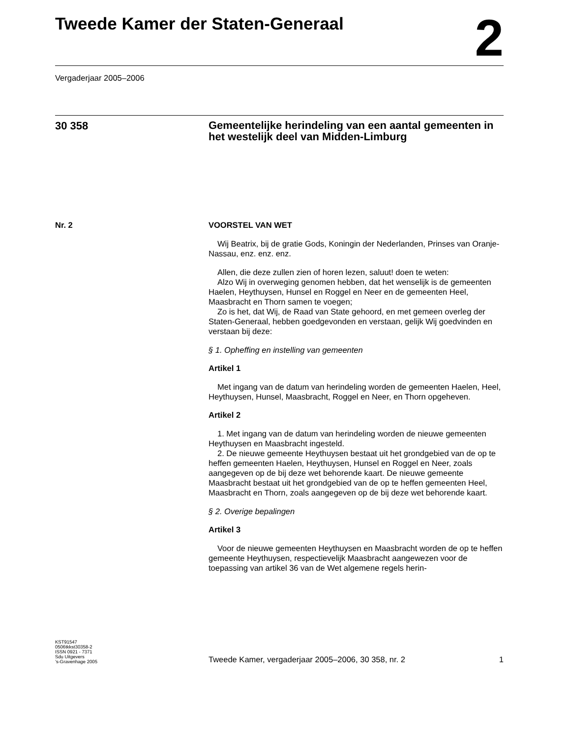Tweede Kamer der Staten-Generaal
2
Vergaderjaar 2005–2006
30 358
Gemeentelijke herindeling van een aantal gemeenten in het westelijk deel van Midden-Limburg
Nr. 2 VOORSTEL VAN WET
Wij Beatrix, bij de gratie Gods, Koningin der Nederlanden, Prinses van Oranje-Nassau, enz. enz. enz.
Allen, die deze zullen zien of horen lezen, saluut! doen te weten:
Alzo Wij in overweging genomen hebben, dat het wenselijk is de gemeenten Haelen, Heythuysen, Hunsel en Roggel en Neer en de gemeenten Heel, Maasbracht en Thorn samen te voegen;
Zo is het, dat Wij, de Raad van State gehoord, en met gemeen overleg der Staten-Generaal, hebben goedgevonden en verstaan, gelijk Wij goedvinden en verstaan bij deze:
§ 1. Opheffing en instelling van gemeenten
Artikel 1
Met ingang van de datum van herindeling worden de gemeenten Haelen, Heel, Heythuysen, Hunsel, Maasbracht, Roggel en Neer, en Thorn opgeheven.
Artikel 2
1. Met ingang van de datum van herindeling worden de nieuwe gemeenten Heythuysen en Maasbracht ingesteld.
2. De nieuwe gemeente Heythuysen bestaat uit het grondgebied van de op te heffen gemeenten Haelen, Heythuysen, Hunsel en Roggel en Neer, zoals aangegeven op de bij deze wet behorende kaart. De nieuwe gemeente Maasbracht bestaat uit het grondgebied van de op te heffen gemeenten Heel, Maasbracht en Thorn, zoals aangegeven op de bij deze wet behorende kaart.
§ 2. Overige bepalingen
Artikel 3
Voor de nieuwe gemeenten Heythuysen en Maasbracht worden de op te heffen gemeente Heythuysen, respectievelijk Maasbracht aangewezen voor de toepassing van artikel 36 van de Wet algemene regels herin-
KST91547
0506tkkst30358-2
ISSN 0921 - 7371
Sdu Uitgevers
’s-Gravenhage 2005
Tweede Kamer, vergaderjaar 2005–2006, 30 358, nr. 2
1